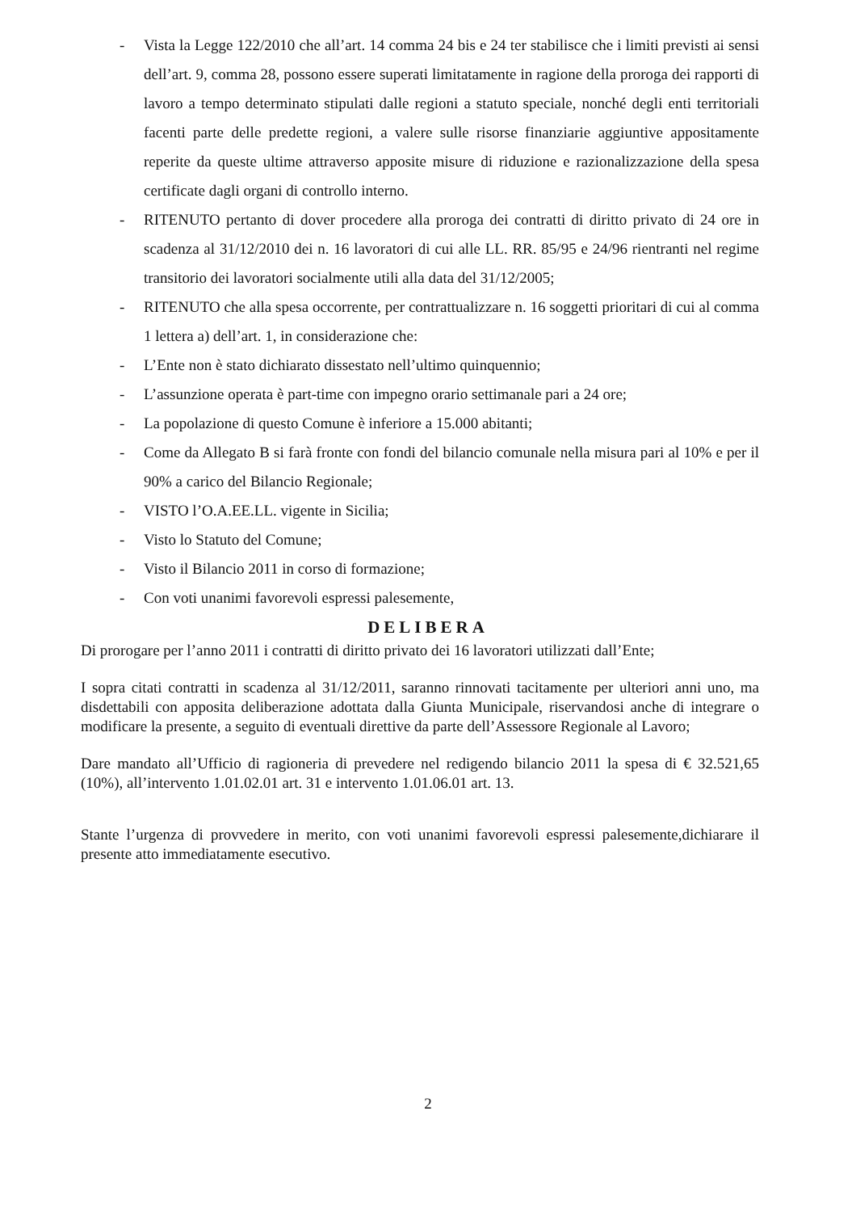- Vista la Legge 122/2010 che all’art. 14 comma 24 bis e 24 ter stabilisce che i limiti previsti ai sensi dell’art. 9, comma 28, possono essere superati limitatamente in ragione della proroga dei rapporti di lavoro a tempo determinato stipulati dalle regioni a statuto speciale, nonché degli enti territoriali facenti parte delle predette regioni, a valere sulle risorse finanziarie aggiuntive appositamente reperite da queste ultime attraverso apposite misure di riduzione e razionalizzazione della spesa certificate dagli organi di controllo interno.
- RITENUTO pertanto di dover procedere alla proroga dei contratti di diritto privato di 24 ore in scadenza al 31/12/2010 dei n. 16 lavoratori di cui alle LL. RR. 85/95 e 24/96 rientranti nel regime transitorio dei lavoratori socialmente utili alla data del 31/12/2005;
- RITENUTO che alla spesa occorrente, per contrattualizzare n. 16 soggetti prioritari di cui al comma 1 lettera a) dell’art. 1, in considerazione che:
- L’Ente non è stato dichiarato dissestato nell’ultimo quinquennio;
- L’assunzione operata è part-time con impegno orario settimanale pari a 24 ore;
- La popolazione di questo Comune è inferiore a 15.000 abitanti;
- Come da Allegato B si farà fronte con fondi del bilancio comunale nella misura pari al 10% e per il 90% a carico del Bilancio Regionale;
- VISTO l’O.A.EE.LL. vigente in Sicilia;
- Visto lo Statuto del Comune;
- Visto il Bilancio 2011 in corso di formazione;
- Con voti unanimi favorevoli espressi palesemente,
DELIBERA
Di prorogare per l’anno 2011 i contratti di diritto privato dei 16 lavoratori utilizzati dall’Ente;
I sopra citati contratti in scadenza al 31/12/2011, saranno rinnovati tacitamente per ulteriori anni uno, ma disdettabili con apposita deliberazione adottata dalla Giunta Municipale, riservandosi anche di integrare o modificare la presente, a seguito di eventuali direttive da parte dell’Assessore Regionale al Lavoro;
Dare mandato all’Ufficio di ragioneria di prevedere nel redigendo bilancio 2011 la spesa di € 32.521,65 (10%), all’intervento 1.01.02.01 art. 31 e intervento 1.01.06.01 art. 13.
Stante l’urgenza di provvedere in merito, con voti unanimi favorevoli espressi palesemente,dichiarare il presente atto immediatamente esecutivo.
2